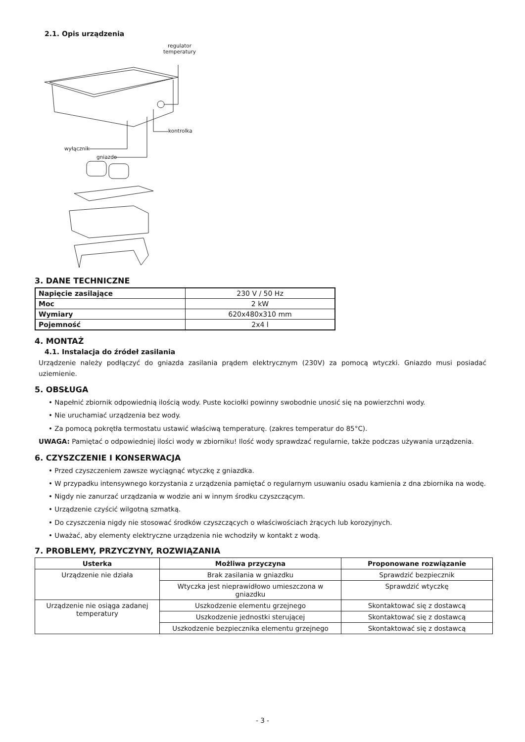2.1. Opis urządzenia
regulator
temperatury
kontrolka
wyłącznik
gniazdo
3. DANE TECHNICZNE
| Napięcie zasilające | 230 V / 50 Hz |
| Moc | 2 kW |
| Wymiary | 620x480x310 mm |
| Pojemność | 2x4 l |
4. MONTAŻ
4.1. Instalacja do źródeł zasilania
Urządzenie należy podłączyć do gniazda zasilania prądem elektrycznym (230V) za pomocą wtyczki. Gniazdo musi posiadać uziemienie.
5. OBSŁUGA
• Napełnić zbiornik odpowiednią ilością wody. Puste kociołki powinny swobodnie unosić się na powierzchni wody.
• Nie uruchamiać urządzenia bez wody.
• Za pomocą pokrętła termostatu ustawić właściwą temperaturę. (zakres temperatur do 85°C).
UWAGA: Pamiętać o odpowiedniej ilości wody w zbiorniku! Ilość wody sprawdzać regularnie, także podczas używania urządzenia.
6. CZYSZCZENIE I KONSERWACJA
• Przed czyszczeniem zawsze wyciągnąć wtyczkę z gniazdka.
• W przypadku intensywnego korzystania z urządzenia pamiętać o regularnym usuwaniu osadu kamienia z dna zbiornika na wodę.
• Nigdy nie zanurzać urządzania w wodzie ani w innym środku czyszczącym.
• Urządzenie czyścić wilgotną szmatką.
• Do czyszczenia nigdy nie stosować środków czyszczących o właściwościach żrących lub korozyjnych.
• Uważać, aby elementy elektryczne urządzenia nie wchodziły w kontakt z wodą.
7. PROBLEMY, PRZYCZYNY, ROZWIĄZANIA
| Usterka | Możliwa przyczyna | Proponowane rozwiązanie |
| --- | --- | --- |
| Urządzenie nie działa | Brak zasilania w gniazdku | Sprawdzić bezpiecznik |
| | Wtyczka jest nieprawidłowo umieszczona w gniazdku | Sprawdzić wtyczkę |
| Urządzenie nie osiąga zadanej temperatury | Uszkodzenie elementu grzejnego | Skontaktować się z dostawcą |
| | Uszkodzenie jednostki sterującej | Skontaktować się z dostawcą |
| | Uszkodzenie bezpiecznika elementu grzejnego | Skontaktować się z dostawcą |
- 3 -